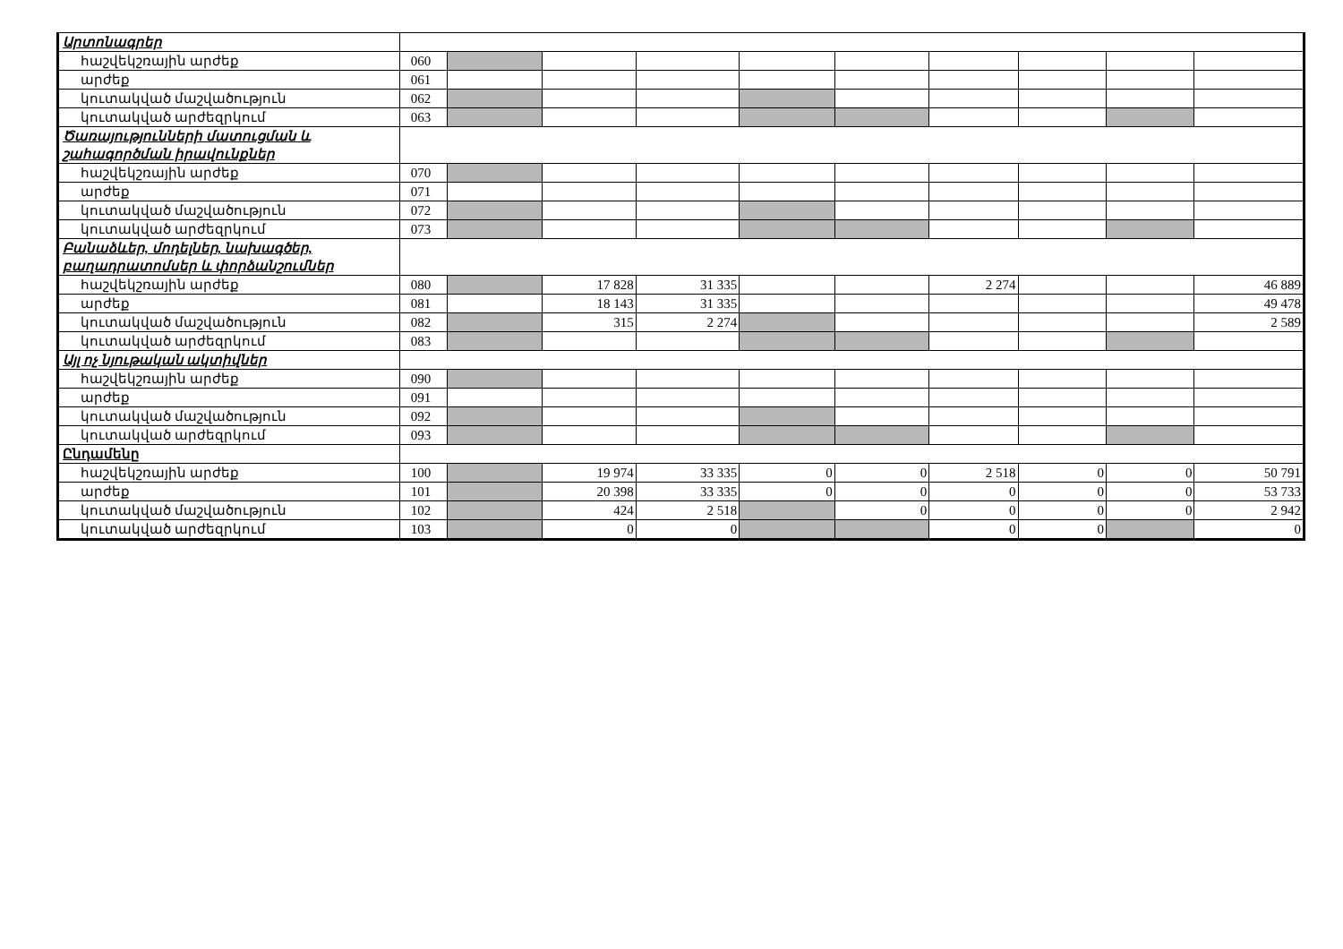| Արտոնագրեր | | | | | | | | | | |
| հաշվեկշռային արժեք | 060 | | | | | | | | | |
| արժեք | 061 | | | | | | | | | |
| կուտակված մաշվածություն | 062 | | | | | | | | | |
| կուտակված արժեզրկում | 063 | | | | | | | | | |
| Ծառայությունների մատուցման և շահագործման իրավունքներ | | | | | | | | | | |
| հաշվեկշռային արժեք | 070 | | | | | | | | | |
| արժեք | 071 | | | | | | | | | |
| կուտակված մաշվածություն | 072 | | | | | | | | | |
| կուտակված արժեզրկում | 073 | | | | | | | | | |
| Բանաձևեր, մոդելներ, նախագծեր, բաղադրատոմսեր և փորձանշումներ | | | | | | | | | | |
| հաշվեկշռային արժեք | 080 | | 17 828 | 31 335 | | | 2 274 | | | 46 889 |
| արժեք | 081 | | 18 143 | 31 335 | | | | | | 49 478 |
| կուտակված մաշվածություն | 082 | | 315 | 2 274 | | | | | | 2 589 |
| կուտակված արժեզրկում | 083 | | | | | | | | | |
| Այլ ոչ նյութական ակտիվներ | | | | | | | | | | |
| հաշվեկշռային արժեք | 090 | | | | | | | | | |
| արժեք | 091 | | | | | | | | | |
| կուտակված մաշվածություն | 092 | | | | | | | | | |
| կուտակված արժեզրկում | 093 | | | | | | | | | |
| Ընդամենը | | | | | | | | | | |
| հաշվեկշռային արժեք | 100 | | 19 974 | 33 335 | 0 | 0 | 2 518 | 0 | 0 | 50 791 |
| արժեք | 101 | | 20 398 | 33 335 | 0 | 0 | 0 | 0 | 0 | 53 733 |
| կուտակված մաշվածություն | 102 | | 424 | 2 518 | | 0 | 0 | 0 | 0 | 2 942 |
| կուտակված արժեզրկում | 103 | | 0 | 0 | | | 0 | 0 | | 0 |